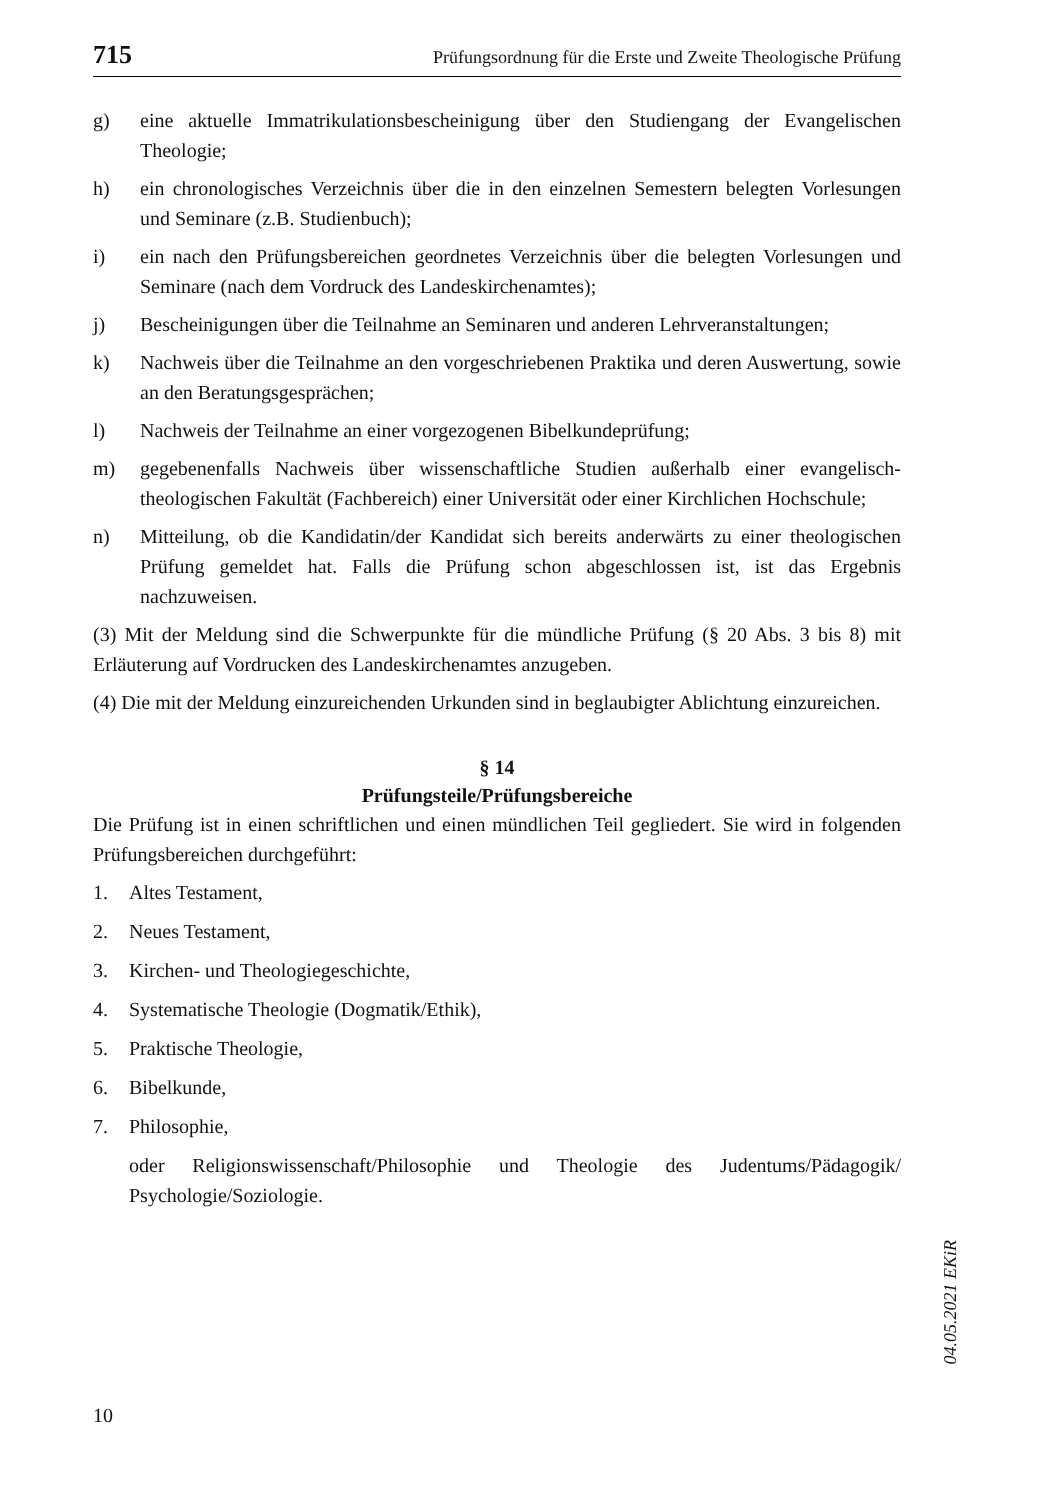715 Prüfungsordnung für die Erste und Zweite Theologische Prüfung
g) eine aktuelle Immatrikulationsbescheinigung über den Studiengang der Evangelischen Theologie;
h) ein chronologisches Verzeichnis über die in den einzelnen Semestern belegten Vorlesungen und Seminare (z.B. Studienbuch);
i) ein nach den Prüfungsbereichen geordnetes Verzeichnis über die belegten Vorlesungen und Seminare (nach dem Vordruck des Landeskirchenamtes);
j) Bescheinigungen über die Teilnahme an Seminaren und anderen Lehrveranstaltungen;
k) Nachweis über die Teilnahme an den vorgeschriebenen Praktika und deren Auswertung, sowie an den Beratungsgesprächen;
l) Nachweis der Teilnahme an einer vorgezogenen Bibelkundeprüfung;
m) gegebenenfalls Nachweis über wissenschaftliche Studien außerhalb einer evangelisch-theologischen Fakultät (Fachbereich) einer Universität oder einer Kirchlichen Hochschule;
n) Mitteilung, ob die Kandidatin/der Kandidat sich bereits anderwärts zu einer theologischen Prüfung gemeldet hat. Falls die Prüfung schon abgeschlossen ist, ist das Ergebnis nachzuweisen.
(3) Mit der Meldung sind die Schwerpunkte für die mündliche Prüfung (§ 20 Abs. 3 bis 8) mit Erläuterung auf Vordrucken des Landeskirchenamtes anzugeben.
(4) Die mit der Meldung einzureichenden Urkunden sind in beglaubigter Ablichtung einzureichen.
§ 14
Prüfungsteile/Prüfungsbereiche
Die Prüfung ist in einen schriftlichen und einen mündlichen Teil gegliedert. Sie wird in folgenden Prüfungsbereichen durchgeführt:
1. Altes Testament,
2. Neues Testament,
3. Kirchen- und Theologiegeschichte,
4. Systematische Theologie (Dogmatik/Ethik),
5. Praktische Theologie,
6. Bibelkunde,
7. Philosophie,
oder Religionswissenschaft/Philosophie und Theologie des Judentums/Pädagogik/ Psychologie/Soziologie.
04.05.2021 EKiR
10